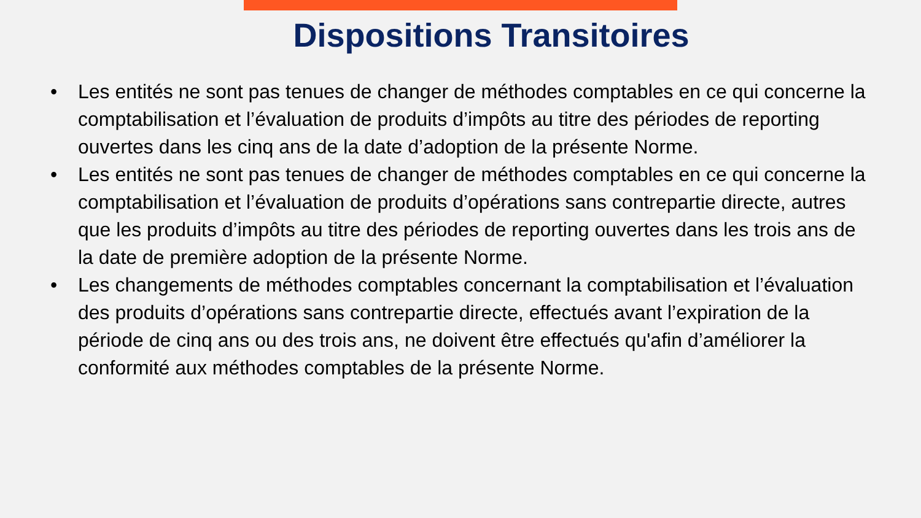Dispositions Transitoires
• Les entités ne sont pas tenues de changer de méthodes comptables en ce qui concerne la comptabilisation et l’évaluation de produits d’impôts au titre des périodes de reporting ouvertes dans les cinq ans de la date d’adoption de la présente Norme.
• Les entités ne sont pas tenues de changer de méthodes comptables en ce qui concerne la comptabilisation et l’évaluation de produits d’opérations sans contrepartie directe, autres que les produits d’impôts au titre des périodes de reporting ouvertes dans les trois ans de la date de première adoption de la présente Norme.
• Les changements de méthodes comptables concernant la comptabilisation et l’évaluation des produits d’opérations sans contrepartie directe, effectués avant l’expiration de la période de cinq ans ou des trois ans, ne doivent être effectués qu'afin d’améliorer la conformité aux méthodes comptables de la présente Norme.